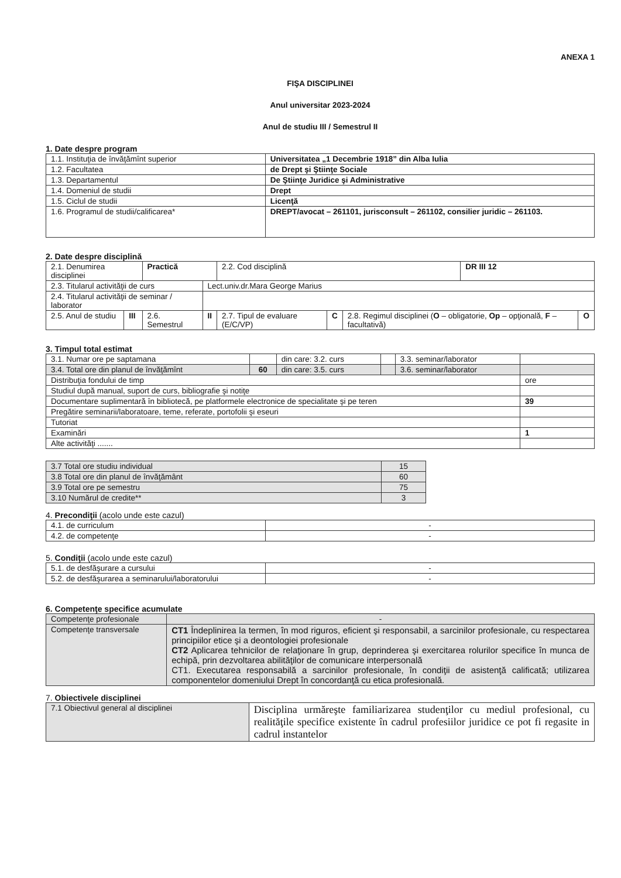ANEXA 1
FIŞA DISCIPLINEI
Anul universitar 2023-2024
Anul de studiu III / Semestrul II
1. Date despre program
| 1.1. Instituţia de învăţămînt superior | Universitatea „1 Decembrie 1918” din Alba Iulia |
| 1.2. Facultatea | de Drept şi Ştiinţe Sociale |
| 1.3. Departamentul | De Ştiinţe Juridice şi Administrative |
| 1.4. Domeniul de studii | Drept |
| 1.5. Ciclul de studii | Licenţă |
| 1.6. Programul de studii/calificarea* | DREPT/avocat – 261101, jurisconsult – 261102, consilier juridic – 261103. |
2. Date despre disciplină
| 2.1. Denumirea disciplinei | | Practică | | 2.2. Cod disciplină | | | DR III 12 | |
| 2.3. Titularul activităţii de curs | | | Lect.univ.dr.Mara George Marius | | | | | |
| 2.4. Titularul activităţii de seminar / laborator | | | | | | | | |
| 2.5. Anul de studiu | III | 2.6. Semestrul | II | 2.7. Tipul de evaluare (E/C/VP) | C | 2.8. Regimul disciplinei ( O – obligatorie, Op – opţională, F – facultativă) | | O |
3. Timpul total estimat
| 3.1. Numar ore pe saptamana | | din care: 3.2. curs | | 3.3. seminar/laborator | |
| 3.4. Total ore din planul de învăţămînt | 60 | din care: 3.5. curs | | 3.6. seminar/laborator | |
| Distribuţia fondului de timp | | | | | ore |
| Studiul după manual, suport de curs, bibliografie şi notiţe | | | | | |
| Documentare suplimentară în bibliotecă, pe platformele electronice de specialitate şi pe teren | | | | | 39 |
| Pregătire seminarii/laboratoare, teme, referate, portofolii şi eseuri | | | | | |
| Tutoriat | | | | | |
| Examinări | | | | | 1 |
| Alte activităţi ....... | | | | | |
| 3.7 Total ore studiu individual | 15 |
| 3.8 Total ore din planul de învăţământ | 60 |
| 3.9 Total ore pe semestru | 75 |
| 3.10 Numărul de credite** | 3 |
4. Precondiţii (acolo unde este cazul)
| 4.1. de curriculum | - |
| 4.2. de competenţe | - |
5. Condiţii (acolo unde este cazul)
| 5.1. de desfăşurare a cursului | - |
| 5.2. de desfăşurarea a seminarului/laboratorului | - |
6. Competenţe specifice acumulate
| Competenţe profesionale | - |
| Competenţe transversale | CT1 Îndeplinirea la termen, în mod riguros, eficient şi responsabil, a sarcinilor profesionale, cu respectarea principiilor etice şi a deontologiei profesionale CT2 Aplicarea tehnicilor de relaţionare în grup, deprinderea şi exercitarea rolurilor specifice în munca de echipă, prin dezvoltarea abilităţilor de comunicare interpersonală CT1. Executarea responsabilă a sarcinilor profesionale, în condiţii de asistenţă calificată; utilizarea componentelor domeniului Drept în concordanţă cu etica profesională. |
7. Obiectivele disciplinei
| 7.1 Obiectivul general al disciplinei | Disciplina urmăreşte familiarizarea studenţilor cu mediul profesional, cu realităţile specifice existente în cadrul profesiilor juridice ce pot fi regasite in cadrul instantelor |